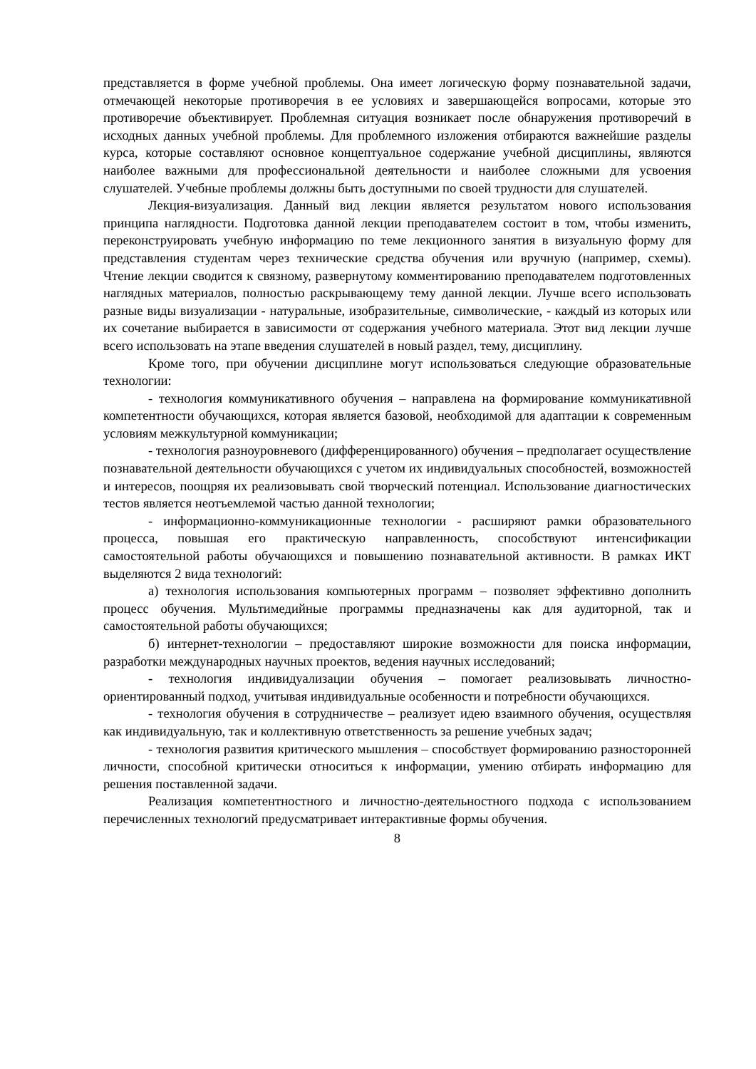представляется в форме учебной проблемы. Она имеет логическую форму познавательной задачи, отмечающей некоторые противоречия в ее условиях и завершающейся вопросами, которые это противоречие объективирует. Проблемная ситуация возникает после обнаружения противоречий в исходных данных учебной проблемы. Для проблемного изложения отбираются важнейшие разделы курса, которые составляют основное концептуальное содержание учебной дисциплины, являются наиболее важными для профессиональной деятельности и наиболее сложными для усвоения слушателей. Учебные проблемы должны быть доступными по своей трудности для слушателей.
Лекция-визуализация. Данный вид лекции является результатом нового использования принципа наглядности. Подготовка данной лекции преподавателем состоит в том, чтобы изменить, переконструировать учебную информацию по теме лекционного занятия в визуальную форму для представления студентам через технические средства обучения или вручную (например, схемы). Чтение лекции сводится к связному, развернутому комментированию преподавателем подготовленных наглядных материалов, полностью раскрывающему тему данной лекции. Лучше всего использовать разные виды визуализации - натуральные, изобразительные, символические, - каждый из которых или их сочетание выбирается в зависимости от содержания учебного материала. Этот вид лекции лучше всего использовать на этапе введения слушателей в новый раздел, тему, дисциплину.
Кроме того, при обучении дисциплине могут использоваться следующие образовательные технологии:
- технология коммуникативного обучения – направлена на формирование коммуникативной компетентности обучающихся, которая является базовой, необходимой для адаптации к современным условиям межкультурной коммуникации;
- технология разноуровневого (дифференцированного) обучения – предполагает осуществление познавательной деятельности обучающихся с учетом их индивидуальных способностей, возможностей и интересов, поощряя их реализовывать свой творческий потенциал. Использование диагностических тестов является неотъемлемой частью данной технологии;
- информационно-коммуникационные технологии - расширяют рамки образовательного процесса, повышая его практическую направленность, способствуют интенсификации самостоятельной работы обучающихся и повышению познавательной активности. В рамках ИКТ выделяются 2 вида технологий:
а) технология использования компьютерных программ – позволяет эффективно дополнить процесс обучения. Мультимедийные программы предназначены как для аудиторной, так и самостоятельной работы обучающихся;
б) интернет-технологии – предоставляют широкие возможности для поиска информации, разработки международных научных проектов, ведения научных исследований;
- технология индивидуализации обучения – помогает реализовывать личностно-ориентированный подход, учитывая индивидуальные особенности и потребности обучающихся.
- технология обучения в сотрудничестве – реализует идею взаимного обучения, осуществляя как индивидуальную, так и коллективную ответственность за решение учебных задач;
- технология развития критического мышления – способствует формированию разносторонней личности, способной критически относиться к информации, умению отбирать информацию для решения поставленной задачи.
Реализация компетентностного и личностно-деятельностного подхода с использованием перечисленных технологий предусматривает интерактивные формы обучения.
8